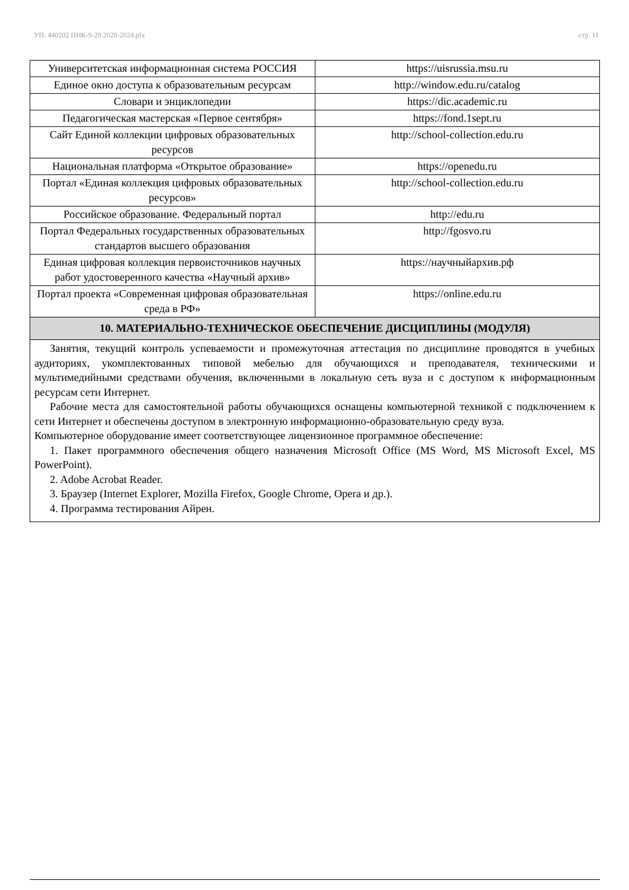УП: 440202 ПНК-9-20 2020-2024.plx стр. 11
| Университетская информационная система РОССИЯ | https://uisrussia.msu.ru |
| Единое окно доступа к образовательным ресурсам | http://window.edu.ru/catalog |
| Словари и энциклопедии | https://dic.academic.ru |
| Педагогическая мастерская «Первое сентября» | https://fond.1sept.ru |
| Сайт Единой коллекции цифровых образовательных ресурсов | http://school-collection.edu.ru |
| Национальная платформа «Открытое образование» | https://openedu.ru |
| Портал «Единая коллекция цифровых образовательных ресурсов» | http://school-collection.edu.ru |
| Российское образование. Федеральный портал | http://edu.ru |
| Портал Федеральных государственных образовательных стандартов высшего образования | http://fgosvo.ru |
| Единая цифровая коллекция первоисточников научных работ удостоверенного качества «Научный архив» | https://научныйархив.рф |
| Портал проекта «Современная цифровая образовательная среда в РФ» | https://online.edu.ru |
10. МАТЕРИАЛЬНО-ТЕХНИЧЕСКОЕ ОБЕСПЕЧЕНИЕ ДИСЦИПЛИНЫ (МОДУЛЯ)
Занятия, текущий контроль успеваемости и промежуточная аттестация по дисциплине проводятся в учебных аудиториях, укомплектованных типовой мебелью для обучающихся и преподавателя, техническими и мультимедийными средствами обучения, включенными в локальную сеть вуза и с доступом к информационным ресурсам сети Интернет.
Рабочие места для самостоятельной работы обучающихся оснащены компьютерной техникой с подключением к сети Интернет и обеспечены доступом в электронную информационно-образовательную среду вуза.
Компьютерное оборудование имеет соответствующее лицензионное программное обеспечение:
1. Пакет программного обеспечения общего назначения Microsoft Office (MS Word, MS Microsoft Excel, MS PowerPoint).
2. Adobe Acrobat Reader.
3. Браузер (Internet Explorer, Mozilla Firefox, Google Chrome, Opera и др.).
4. Программа тестирования Айрен.